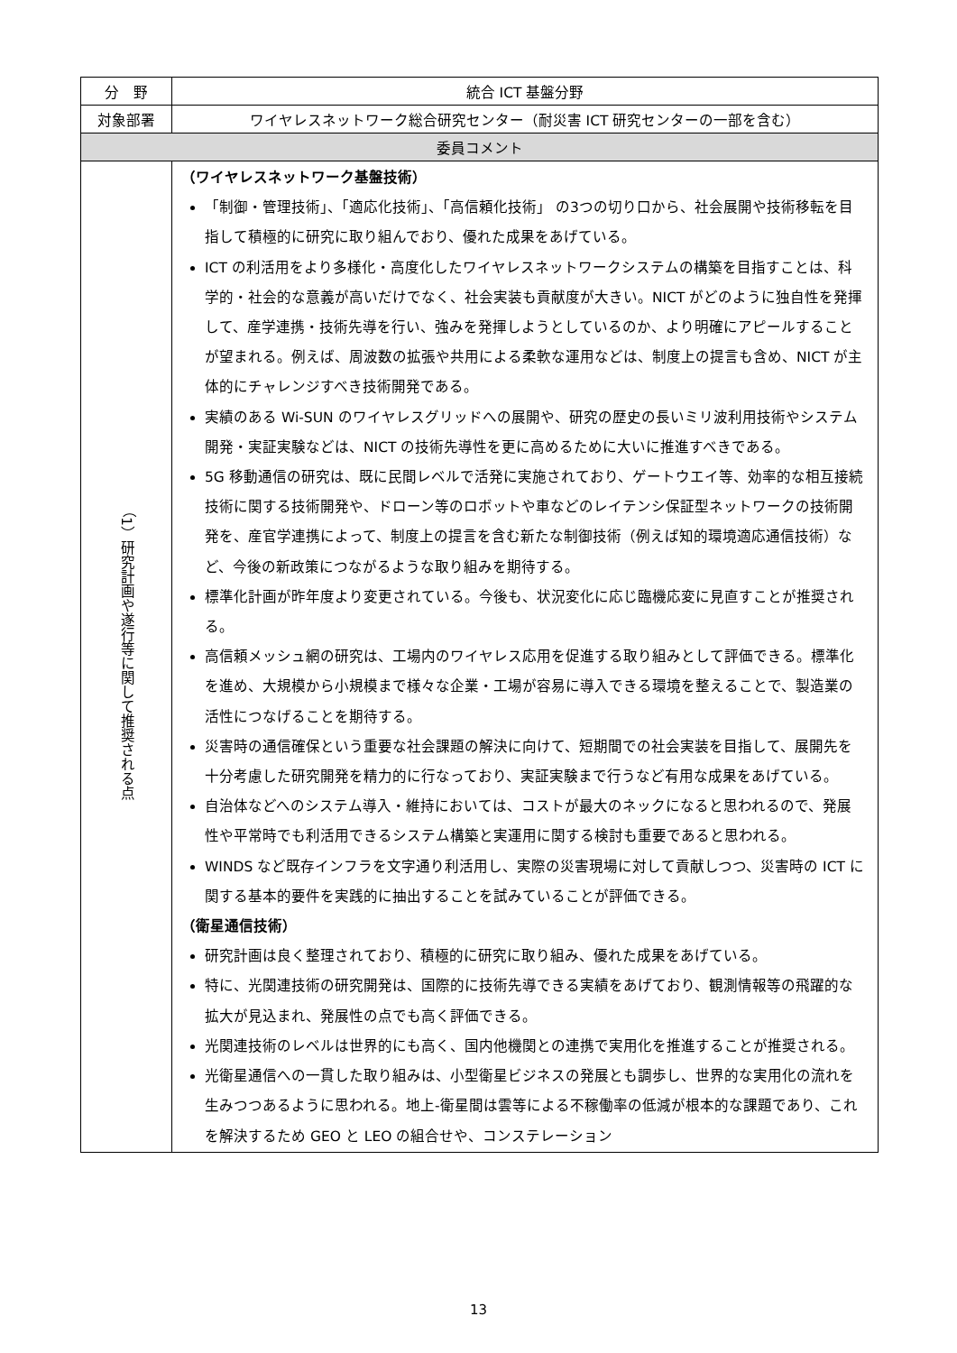| 分 野 | 統合 ICT 基盤分野 |
| 対象部署 | ワイヤレスネットワーク総合研究センター（耐災害 ICT 研究センターの一部を含む） |
| 委員コメント | |
| （1）研究計画や遂行等に関して推奨される点 | （ワイヤレスネットワーク基盤技術） 「制御・管理技術」、「適応化技術」、「高信頼化技術」 の3つの切り口から、社会展開や技術移転を目指して積極的に研究に取り組んでおり、優れた成果をあげている。 ICT の利活用をより多様化・高度化したワイヤレスネットワークシステムの構築を目指すことは、科学的・社会的な意義が高いだけでなく、社会実装も貢献度が大きい。NICT がどのように独自性を発揮して、産学連携・技術先導を行い、強みを発揮しようとしているのか、より明確にアピールすることが望まれる。例えば、周波数の拡張や共用による柔軟な運用などは、制度上の提言も含め、NICT が主体的にチャレンジすべき技術開発である。 実績のある Wi-SUN のワイヤレスグリッドへの展開や、研究の歴史の長いミリ波利用技術やシステム開発・実証実験などは、NICT の技術先導性を更に高めるために大いに推進すべきである。 5G 移動通信の研究は、既に民間レベルで活発に実施されており、ゲートウエイ等、効率的な相互接続技術に関する技術開発や、ドローン等のロボットや車などのレイテンシ保証型ネットワークの技術開発を、産官学連携によって、制度上の提言を含む新たな制御技術（例えば知的環境適応通信技術）など、今後の新政策につながるような取り組みを期待する。 標準化計画が昨年度より変更されている。今後も、状況変化に応じ臨機応変に見直すことが推奨される。 高信頼メッシュ網の研究は、工場内のワイヤレス応用を促進する取り組みとして評価できる。標準化を進め、大規模から小規模まで様々な企業・工場が容易に導入できる環境を整えることで、製造業の活性につなげることを期待する。 災害時の通信確保という重要な社会課題の解決に向けて、短期間での社会実装を目指して、展開先を十分考慮した研究開発を精力的に行なっており、実証実験まで行うなど有用な成果をあげている。 自治体などへのシステム導入・維持においては、コストが最大のネックになると思われるので、発展性や平常時でも利活用できるシステム構築と実運用に関する検討も重要であると思われる。 WINDS など既存インフラを文字通り利活用し、実際の災害現場に対して貢献しつつ、災害時の ICT に関する基本的要件を実践的に抽出することを試みていることが評価できる。 （衛星通信技術） 研究計画は良く整理されており、積極的に研究に取り組み、優れた成果をあげている。 特に、光関連技術の研究開発は、国際的に技術先導できる実績をあげており、観測情報等の飛躍的な拡大が見込まれ、発展性の点でも高く評価できる。 光関連技術のレベルは世界的にも高く、国内他機関との連携で実用化を推進することが推奨される。 光衛星通信への一貫した取り組みは、小型衛星ビジネスの発展とも調歩し、世界的な実用化の流れを生みつつあるように思われる。地上-衛星間は雲等による不稼働率の低減が根本的な課題であり、これを解決するため GEO と LEO の組合せや、コンステレーション |
13